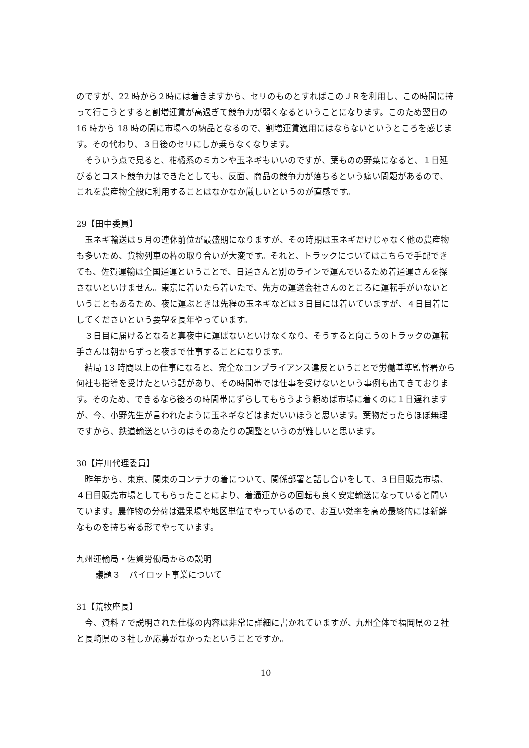のですが、22 時から２時には着きますから、セリのものとすればこのＪＲを利用し、この時間に持って行こうとすると割増運賃が高過ぎて競争力が弱くなるということになります。このため翌日の 16 時から 18 時の間に市場への納品となるので、割増運賃適用にはならないというところを感じます。その代わり、３日後のセリにしか乗らなくなります。
そういう点で見ると、柑橘系のミカンや玉ネギもいいのですが、葉ものの野菜になると、１日延びるとコスト競争力はできたとしても、反面、商品の競争力が落ちるという痛い問題があるので、これを農産物全般に利用することはなかなか厳しいというのが直感です。
29【田中委員】
玉ネギ輸送は５月の連休前位が最盛期になりますが、その時期は玉ネギだけじゃなく他の農産物も多いため、貨物列車の枠の取り合いが大変です。それと、トラックについてはこちらで手配できても、佐賀運輸は全国通運ということで、日通さんと別のラインで運んでいるため着通運さんを探さないといけません。東京に着いたら着いたで、先方の運送会社さんのところに運転手がいないということもあるため、夜に運ぶときは先程の玉ネギなどは３日目には着いていますが、４日目着にしてくださいという要望を長年やっています。
３日目に届けるとなると真夜中に運ばないといけなくなり、そうすると向こうのトラックの運転手さんは朝からずっと夜まで仕事することになります。
結局 13 時間以上の仕事になると、完全なコンプライアンス違反ということで労働基準監督署から何社も指導を受けたという話があり、その時間帯では仕事を受けないという事例も出てきております。そのため、できるなら後ろの時間帯にずらしてもらうよう頼めば市場に着くのに１日遅れますが、今、小野先生が言われたように玉ネギなどはまだいいほうと思います。葉物だったらほぼ無理ですから、鉄道輸送というのはそのあたりの調整というのが難しいと思います。
30【岸川代理委員】
昨年から、東京、関東のコンテナの着について、関係部署と話し合いをして、３日目販売市場、４日目販売市場としてもらったことにより、着通運からの回転も良く安定輸送になっていると聞いています。農作物の分荷は選果場や地区単位でやっているので、お互い効率を高め最終的には新鮮なものを持ち寄る形でやっています。
九州運輸局・佐賀労働局からの説明
議題３　パイロット事業について
31【荒牧座長】
今、資料７で説明された仕様の内容は非常に詳細に書かれていますが、九州全体で福岡県の２社と長崎県の３社しか応募がなかったということですか。
10